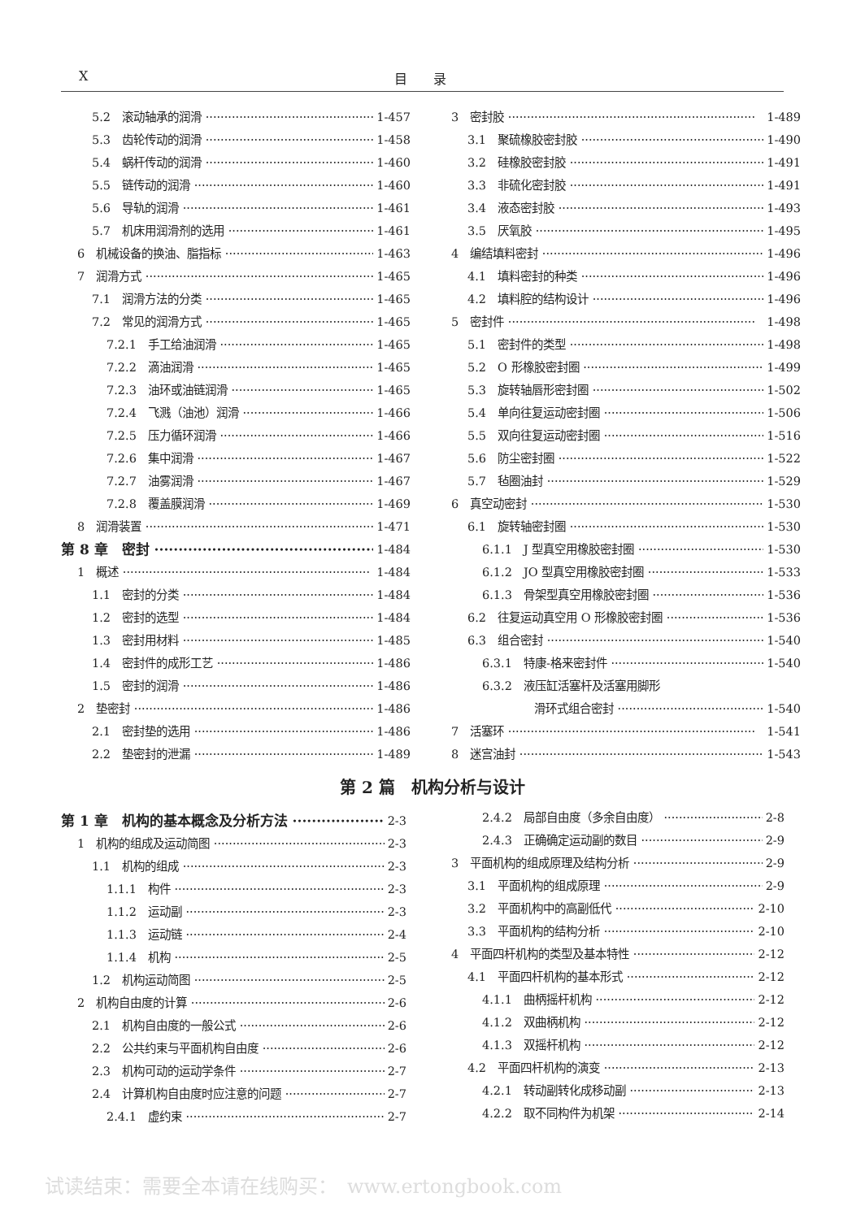X 目　　录
5.2　滚动轴承的润滑 1-457
5.3　齿轮传动的润滑 1-458
5.4　蜗杆传动的润滑 1-460
5.5　链传动的润滑 1-460
5.6　导轨的润滑 1-461
5.7　机床用润滑剂的选用 1-461
6　机械设备的换油、脂指标 1-463
7　润滑方式 1-465
7.1　润滑方法的分类 1-465
7.2　常见的润滑方式 1-465
7.2.1　手工给油润滑 1-465
7.2.2　滴油润滑 1-465
7.2.3　油环或油链润滑 1-465
7.2.4　飞溅（油池）润滑 1-466
7.2.5　压力循环润滑 1-466
7.2.6　集中润滑 1-467
7.2.7　油雾润滑 1-467
7.2.8　覆盖膜润滑 1-469
8　润滑装置 1-471
第 8 章　密封 1-484
1　概述 1-484
1.1　密封的分类 1-484
1.2　密封的选型 1-484
1.3　密封用材料 1-485
1.4　密封件的成形工艺 1-486
1.5　密封的润滑 1-486
2　垫密封 1-486
2.1　密封垫的选用 1-486
2.2　垫密封的泄漏 1-489
3　密封胶 1-489
3.1　聚硫橡胶密封胶 1-490
3.2　硅橡胶密封胶 1-491
3.3　非硫化密封胶 1-491
3.4　液态密封胶 1-493
3.5　厌氧胶 1-495
4　编结填料密封 1-496
4.1　填料密封的种类 1-496
4.2　填料腔的结构设计 1-496
5　密封件 1-498
5.1　密封件的类型 1-498
5.2　O 形橡胶密封圈 1-499
5.3　旋转轴唇形密封圈 1-502
5.4　单向往复运动密封圈 1-506
5.5　双向往复运动密封圈 1-516
5.6　防尘密封圈 1-522
5.7　毡圈油封 1-529
6　真空动密封 1-530
6.1　旋转轴密封圈 1-530
6.1.1　J 型真空用橡胶密封圈 1-530
6.1.2　JO 型真空用橡胶密封圈 1-533
6.1.3　骨架型真空用橡胶密封圈 1-536
6.2　往复运动真空用 O 形橡胶密封圈 1-536
6.3　组合密封 1-540
6.3.1　特康-格来密封件 1-540
6.3.2　液压缸活塞杆及活塞用脚形
滑环式组合密封 1-540
7　活塞环 1-541
8　迷宫油封 1-543
第 2 篇　机构分析与设计
第 1 章　机构的基本概念及分析方法 2-3
1　机构的组成及运动简图 2-3
1.1　机构的组成 2-3
1.1.1　构件 2-3
1.1.2　运动副 2-3
1.1.3　运动链 2-4
1.1.4　机构 2-5
1.2　机构运动简图 2-5
2　机构自由度的计算 2-6
2.1　机构自由度的一般公式 2-6
2.2　公共约束与平面机构自由度 2-6
2.3　机构可动的运动学条件 2-7
2.4　计算机构自由度时应注意的问题 2-7
2.4.1　虚约束 2-7
2.4.2　局部自由度（多余自由度） 2-8
2.4.3　正确确定运动副的数目 2-9
3　平面机构的组成原理及结构分析 2-9
3.1　平面机构的组成原理 2-9
3.2　平面机构中的高副低代 2-10
3.3　平面机构的结构分析 2-10
4　平面四杆机构的类型及基本特性 2-12
4.1　平面四杆机构的基本形式 2-12
4.1.1　曲柄摇杆机构 2-12
4.1.2　双曲柄机构 2-12
4.1.3　双摇杆机构 2-12
4.2　平面四杆机构的演变 2-13
4.2.1　转动副转化成移动副 2-13
4.2.2　取不同构件为机架 2-14
试读结束：需要全本请在线购买：　www.ertongbook.com